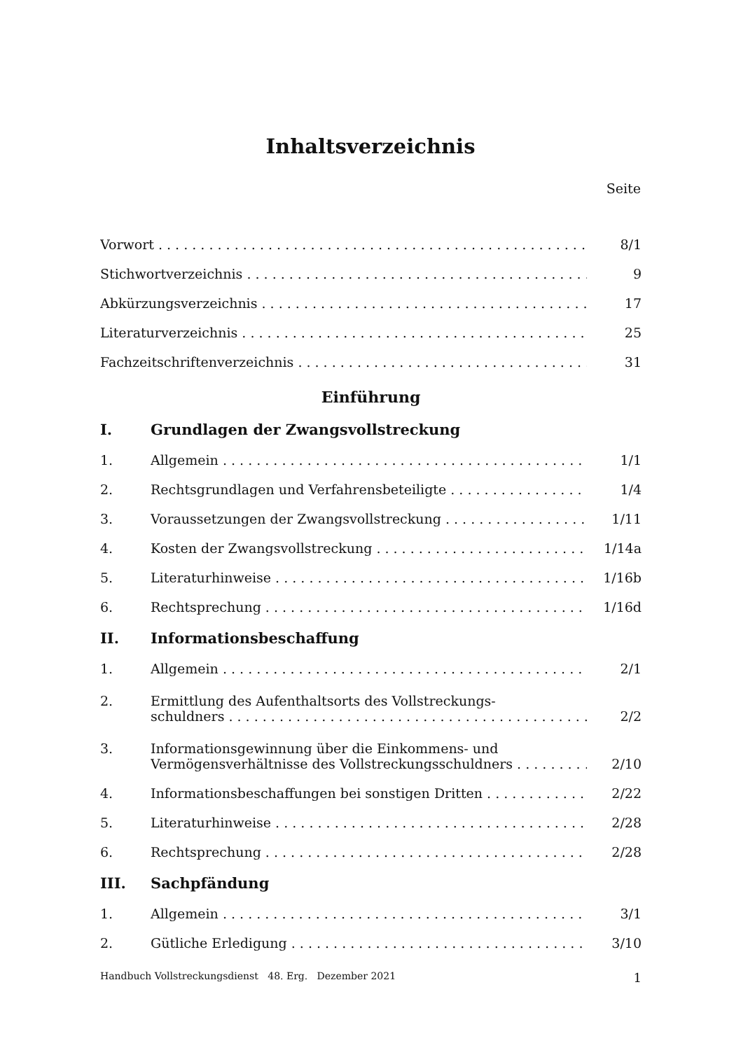Inhaltsverzeichnis
Seite
Vorwort
8/1
Stichwortverzeichnis
9
Abkürzungsverzeichnis
17
Literaturverzeichnis
25
Fachzeitschriftenverzeichnis
31
Einführung
I. Grundlagen der Zwangsvollstreckung
1. Allgemein
1/1
2. Rechtsgrundlagen und Verfahrensbeteiligte
1/4
3. Voraussetzungen der Zwangsvollstreckung
1/11
4. Kosten der Zwangsvollstreckung
1/14a
5. Literaturhinweise
1/16b
6. Rechtsprechung
1/16d
II. Informationsbeschaffung
1. Allgemein
2/1
2. Ermittlung des Aufenthaltsorts des Vollstreckungs-
schuldners
2/2
3. Informationsgewinnung über die Einkommens- und
Vermögensverhältnisse des Vollstreckungsschuldners
2/10
4. Informationsbeschaffungen bei sonstigen Dritten
2/22
5. Literaturhinweise
2/28
6. Rechtsprechung
2/28
III. Sachpfändung
1. Allgemein
3/1
2. Gütliche Erledigung
3/10
Handbuch Vollstreckungsdienst 48. Erg. Dezember 2021 1